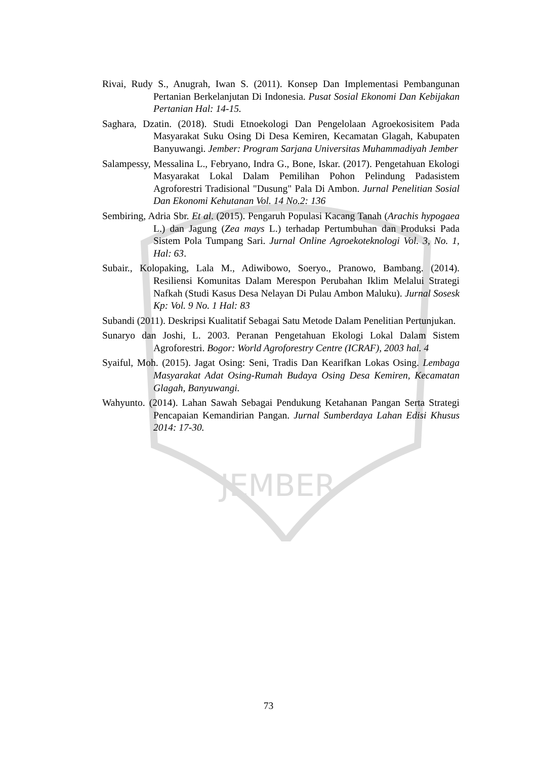JEMBER
Rivai, Rudy S., Anugrah, Iwan S. (2011). Konsep Dan Implementasi Pembangunan Pertanian Berkelanjutan Di Indonesia. Pusat Sosial Ekonomi Dan Kebijakan Pertanian Hal: 14-15.
Saghara, Dzatin. (2018). Studi Etnoekologi Dan Pengelolaan Agroekosisitem Pada Masyarakat Suku Osing Di Desa Kemiren, Kecamatan Glagah, Kabupaten Banyuwangi. Jember: Program Sarjana Universitas Muhammadiyah Jember
Salampessy, Messalina L., Febryano, Indra G., Bone, Iskar. (2017). Pengetahuan Ekologi Masyarakat Lokal Dalam Pemilihan Pohon Pelindung Padasistem Agroforestri Tradisional "Dusung" Pala Di Ambon. Jurnal Penelitian Sosial Dan Ekonomi Kehutanan Vol. 14 No.2: 136
Sembiring, Adria Sbr. Et al. (2015). Pengaruh Populasi Kacang Tanah (Arachis hypogaea L.) dan Jagung (Zea mays L.) terhadap Pertumbuhan dan Produksi Pada Sistem Pola Tumpang Sari. Jurnal Online Agroekoteknologi Vol. 3, No. 1, Hal: 63.
Subair., Kolopaking, Lala M., Adiwibowo, Soeryo., Pranowo, Bambang. (2014). Resiliensi Komunitas Dalam Merespon Perubahan Iklim Melalui Strategi Nafkah (Studi Kasus Desa Nelayan Di Pulau Ambon Maluku). Jurnal Sosesk Kp: Vol. 9 No. 1 Hal: 83
Subandi (2011). Deskripsi Kualitatif Sebagai Satu Metode Dalam Penelitian Pertunjukan.
Sunaryo dan Joshi, L. 2003. Peranan Pengetahuan Ekologi Lokal Dalam Sistem Agroforestri. Bogor: World Agroforestry Centre (ICRAF), 2003 hal. 4
Syaiful, Moh. (2015). Jagat Osing: Seni, Tradis Dan Kearifkan Lokas Osing. Lembaga Masyarakat Adat Osing-Rumah Budaya Osing Desa Kemiren, Kecamatan Glagah, Banyuwangi.
Wahyunto. (2014). Lahan Sawah Sebagai Pendukung Ketahanan Pangan Serta Strategi Pencapaian Kemandirian Pangan. Jurnal Sumberdaya Lahan Edisi Khusus 2014: 17-30.
73